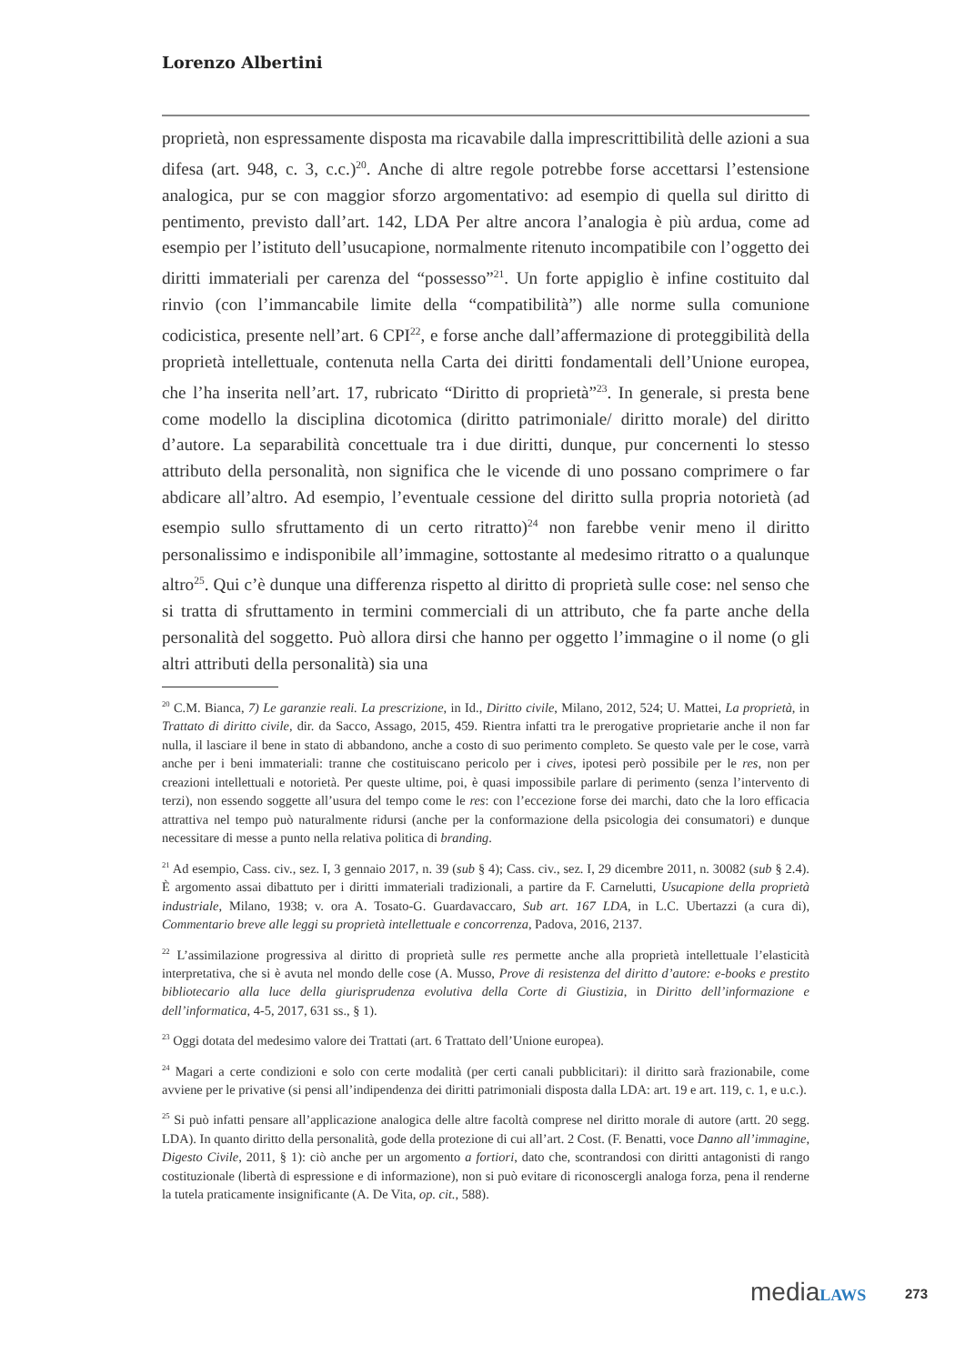Lorenzo Albertini
proprietà, non espressamente disposta ma ricavabile dalla imprescrittibilità delle azioni a sua difesa (art. 948, c. 3, c.c.)<sup>20</sup>. Anche di altre regole potrebbe forse accettarsi l’estensione analogica, pur se con maggior sforzo argomentativo: ad esempio di quella sul diritto di pentimento, previsto dall’art. 142, LDA Per altre ancora l’analogia è più ardua, come ad esempio per l’istituto dell’usucapione, normalmente ritenuto incompatibile con l’oggetto dei diritti immateriali per carenza del “possesso”<sup>21</sup>. Un forte appiglio è infine costituito dal rinvio (con l’immancabile limite della “compatibilità”) alle norme sulla comunione codicistica, presente nell’art. 6 CPI<sup>22</sup>, e forse anche dall’affermazione di proteggibilità della proprietà intellettuale, contenuta nella Carta dei diritti fondamentali dell’Unione europea, che l’ha inserita nell’art. 17, rubricato “Diritto di proprietà”<sup>23</sup>. In generale, si presta bene come modello la disciplina dicotomica (diritto patrimoniale/ diritto morale) del diritto d’autore. La separabilità concettuale tra i due diritti, dunque, pur concernenti lo stesso attributo della personalità, non significa che le vicende di uno possano comprimere o far abdicare all’altro. Ad esempio, l’eventuale cessione del diritto sulla propria notorietà (ad esempio sullo sfruttamento di un certo ritratto)<sup>24</sup> non farebbe venir meno il diritto personalissimo e indisponibile all’immagine, sottostante al medesimo ritratto o a qualunque altro<sup>25</sup>. Qui c’è dunque una differenza rispetto al diritto di proprietà sulle cose: nel senso che si tratta di sfruttamento in termini commerciali di un attributo, che fa parte anche della personalità del soggetto. Può allora dirsi che hanno per oggetto l’immagine o il nome (o gli altri attributi della personalità) sia una
<sup>20</sup> C.M. Bianca, 7) Le garanzie reali. La prescrizione, in Id., Diritto civile, Milano, 2012, 524; U. Mattei, La proprietà, in Trattato di diritto civile, dir. da Sacco, Assago, 2015, 459. Rientra infatti tra le prerogative proprietarie anche il non far nulla, il lasciare il bene in stato di abbandono, anche a costo di suo perimento completo. Se questo vale per le cose, varrà anche per i beni immateriali: tranne che costituiscano pericolo per i cives, ipotesi però possibile per le res, non per creazioni intellettuali e notorietà. Per queste ultime, poi, è quasi impossibile parlare di perimento (senza l’intervento di terzi), non essendo soggette all’usura del tempo come le res: con l’eccezione forse dei marchi, dato che la loro efficacia attrattiva nel tempo può naturalmente ridursi (anche per la conformazione della psicologia dei consumatori) e dunque necessitare di messe a punto nella relativa politica di branding.
<sup>21</sup> Ad esempio, Cass. civ., sez. I, 3 gennaio 2017, n. 39 (sub § 4); Cass. civ., sez. I, 29 dicembre 2011, n. 30082 (sub § 2.4). È argomento assai dibattuto per i diritti immateriali tradizionali, a partire da F. Carnelutti, Usucapione della proprietà industriale, Milano, 1938; v. ora A. Tosato-G. Guardavaccaro, Sub art. 167 LDA, in L.C. Ubertazzi (a cura di), Commentario breve alle leggi su proprietà intellettuale e concorrenza, Padova, 2016, 2137.
<sup>22</sup> L’assimilazione progressiva al diritto di proprietà sulle res permette anche alla proprietà intellettuale l’elasticità interpretativa, che si è avuta nel mondo delle cose (A. Musso, Prove di resistenza del diritto d’autore: e-books e prestito bibliotecario alla luce della giurisprudenza evolutiva della Corte di Giustizia, in Diritto dell’informazione e dell’informatica, 4-5, 2017, 631 ss., § 1).
<sup>23</sup> Oggi dotata del medesimo valore dei Trattati (art. 6 Trattato dell’Unione europea).
<sup>24</sup> Magari a certe condizioni e solo con certe modalità (per certi canali pubblicitari): il diritto sarà frazionabile, come avviene per le privative (si pensi all’indipendenza dei diritti patrimoniali disposta dalla LDA: art. 19 e art. 119, c. 1, e u.c.).
<sup>25</sup> Si può infatti pensare all’applicazione analogica delle altre facoltà comprese nel diritto morale di autore (artt. 20 segg. LDA). In quanto diritto della personalità, gode della protezione di cui all’art. 2 Cost. (F. Benatti, voce Danno all’immagine, Digesto Civile, 2011, § 1): ciò anche per un argomento a fortiori, dato che, scontrandosi con diritti antagonisti di rango costituzionale (libertà di espressione e di informazione), non si può evitare di riconoscergli analoga forza, pena il renderne la tutela praticamente insignificante (A. De Vita, op. cit., 588).
media LAWS 273